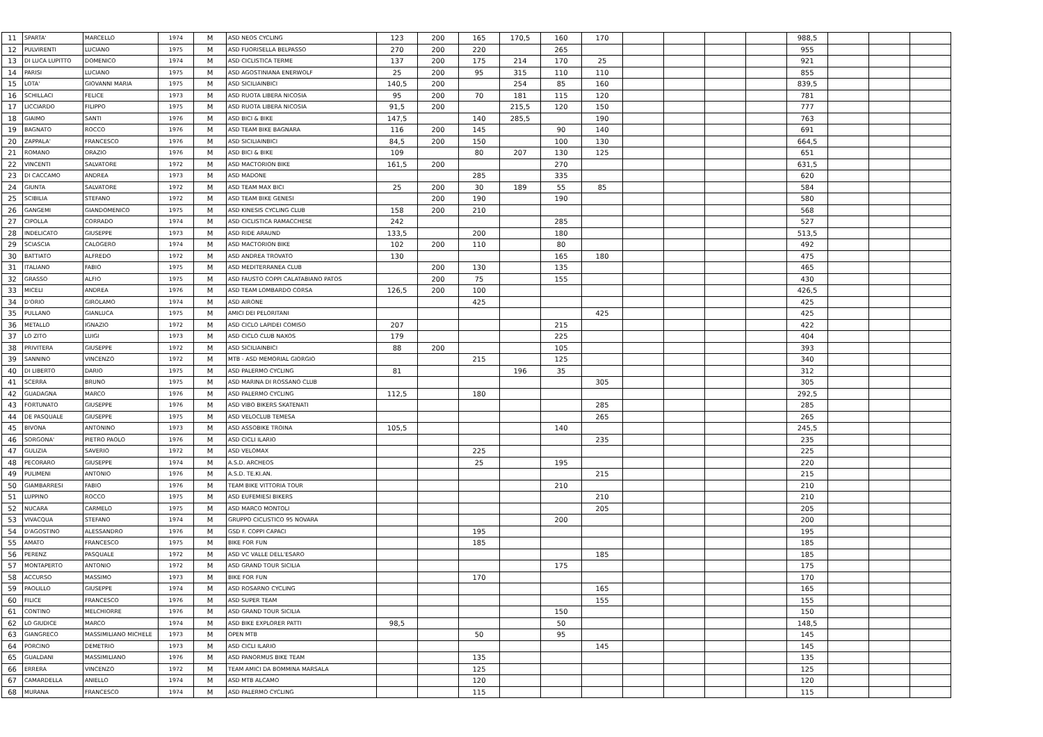| 11 | SPARTA' | MARCELLO | 1974 | M | ASD NEOS CYCLING | 123 | 200 | 165 | 170,5 | 160 | 170 | | | | | 988,5 | | | |
| 12 | PULVIRENTI | LUCIANO | 1975 | M | ASD FUORISELLA BELPASSO | 270 | 200 | 220 | | 265 | | | | | | 955 | | | |
| 13 | DI LUCA LUPITTO | DOMENICO | 1974 | M | ASD CICLISTICA TERME | 137 | 200 | 175 | 214 | 170 | 25 | | | | | 921 | | | |
| 14 | PARISI | LUCIANO | 1975 | M | ASD AGOSTINIANA ENERWOLF | 25 | 200 | 95 | 315 | 110 | 110 | | | | | 855 | | | |
| 15 | LOTA' | GIOVANNI MARIA | 1975 | M | ASD SICILIAINBICI | 140,5 | 200 | | 254 | 85 | 160 | | | | | 839,5 | | | |
| 16 | SCHILLACI | FELICE | 1973 | M | ASD RUOTA LIBERA NICOSIA | 95 | 200 | 70 | 181 | 115 | 120 | | | | | 781 | | | |
| 17 | LICCIARDO | FILIPPO | 1975 | M | ASD RUOTA LIBERA NICOSIA | 91,5 | 200 | | 215,5 | 120 | 150 | | | | | 777 | | | |
| 18 | GIAIMO | SANTI | 1976 | M | ASD BICI & BIKE | 147,5 | | 140 | 285,5 | | 190 | | | | | 763 | | | |
| 19 | BAGNATO | ROCCO | 1976 | M | ASD TEAM BIKE BAGNARA | 116 | 200 | 145 | | 90 | 140 | | | | | 691 | | | |
| 20 | ZAPPALA' | FRANCESCO | 1976 | M | ASD SICILIAINBICI | 84,5 | 200 | 150 | | 100 | 130 | | | | | 664,5 | | | |
| 21 | ROMANO | ORAZIO | 1976 | M | ASD BICI & BIKE | 109 | | 80 | 207 | 130 | 125 | | | | | 651 | | | |
| 22 | VINCENTI | SALVATORE | 1972 | M | ASD MACTORION BIKE | 161,5 | 200 | | | 270 | | | | | | 631,5 | | | |
| 23 | DI CACCAMO | ANDREA | 1973 | M | ASD MADONE | | | 285 | | 335 | | | | | | 620 | | | |
| 24 | GIUNTA | SALVATORE | 1972 | M | ASD TEAM MAX BICI | 25 | 200 | 30 | 189 | 55 | 85 | | | | | 584 | | | |
| 25 | SCIBILIA | STEFANO | 1972 | M | ASD TEAM BIKE GENESI | | 200 | 190 | | 190 | | | | | | 580 | | | |
| 26 | GANGEMI | GIANDOMENICO | 1975 | M | ASD KINESIS CYCLING CLUB | 158 | 200 | 210 | | | | | | | | 568 | | | |
| 27 | CIPOLLA | CORRADO | 1974 | M | ASD CICLISTICA RAMACCHESE | 242 | | | | 285 | | | | | | 527 | | | |
| 28 | INDELICATO | GIUSEPPE | 1973 | M | ASD RIDE ARAUND | 133,5 | | 200 | | 180 | | | | | | 513,5 | | | |
| 29 | SCIASCIA | CALOGERO | 1974 | M | ASD MACTORION BIKE | 102 | 200 | 110 | | 80 | | | | | | 492 | | | |
| 30 | BATTIATO | ALFREDO | 1972 | M | ASD ANDREA TROVATO | 130 | | | | 165 | 180 | | | | | 475 | | | |
| 31 | ITALIANO | FABIO | 1975 | M | ASD MEDITERRANEA CLUB | | 200 | 130 | | 135 | | | | | | 465 | | | |
| 32 | GRASSO | ALFIO | 1975 | M | ASD FAUSTO COPPI CALATABIANO PATOS | | 200 | 75 | | 155 | | | | | | 430 | | | |
| 33 | MICELI | ANDREA | 1976 | M | ASD TEAM LOMBARDO CORSA | 126,5 | 200 | 100 | | | | | | | | 426,5 | | | |
| 34 | D'ORIO | GIROLAMO | 1974 | M | ASD AIRONE | | | 425 | | | | | | | | 425 | | | |
| 35 | PULLANO | GIANLUCA | 1975 | M | AMICI DEI PELORITANI | | | | | | 425 | | | | | 425 | | | |
| 36 | METALLO | IGNAZIO | 1972 | M | ASD CICLO LAPIDEI COMISO | 207 | | | | 215 | | | | | | 422 | | | |
| 37 | LO ZITO | LUIGI | 1973 | M | ASD CICLO CLUB NAXOS | 179 | | | | 225 | | | | | | 404 | | | |
| 38 | PRIVITERA | GIUSEPPE | 1972 | M | ASD SICILIAINBICI | 88 | 200 | | | 105 | | | | | | 393 | | | |
| 39 | SANNINO | VINCENZO | 1972 | M | MTB - ASD MEMORIAL GIORGIO | | | 215 | | 125 | | | | | | 340 | | | |
| 40 | DI LIBERTO | DARIO | 1975 | M | ASD PALERMO CYCLING | 81 | | | 196 | 35 | | | | | | 312 | | | |
| 41 | SCERRA | BRUNO | 1975 | M | ASD MARINA DI ROSSANO CLUB | | | | | | 305 | | | | | 305 | | | |
| 42 | GUADAGNA | MARCO | 1976 | M | ASD PALERMO CYCLING | 112,5 | | 180 | | | | | | | | 292,5 | | | |
| 43 | FORTUNATO | GIUSEPPE | 1976 | M | ASD VIBO BIKERS SKATENATI | | | | | | 285 | | | | | 285 | | | |
| 44 | DE PASQUALE | GIUSEPPE | 1975 | M | ASD VELOCLUB TEMESA | | | | | | 265 | | | | | 265 | | | |
| 45 | BIVONA | ANTONINO | 1973 | M | ASD ASSOBIKE TROINA | 105,5 | | | | 140 | | | | | | 245,5 | | | |
| 46 | SORGONA' | PIETRO PAOLO | 1976 | M | ASD CICLI ILARIO | | | | | | 235 | | | | | 235 | | | |
| 47 | GULIZIA | SAVERIO | 1972 | M | ASD VELOMAX | | | 225 | | | | | | | | 225 | | | |
| 48 | PECORARO | GIUSEPPE | 1974 | M | A.S.D. ARCHEOS | | | 25 | | 195 | | | | | | 220 | | | |
| 49 | PULIMENI | ANTONIO | 1976 | M | A.S.D. TE.KI.AN. | | | | | | 215 | | | | | 215 | | | |
| 50 | GIAMBARRESI | FABIO | 1976 | M | TEAM BIKE VITTORIA TOUR | | | | | 210 | | | | | | 210 | | | |
| 51 | LUPPINO | ROCCO | 1975 | M | ASD EUFEMIESI BIKERS | | | | | | 210 | | | | | 210 | | | |
| 52 | NUCARA | CARMELO | 1975 | M | ASD MARCO MONTOLI | | | | | | 205 | | | | | 205 | | | |
| 53 | VIVACQUA | STEFANO | 1974 | M | GRUPPO CICLISTICO 95 NOVARA | | | | | 200 | | | | | | 200 | | | |
| 54 | D'AGOSTINO | ALESSANDRO | 1976 | M | GSD F. COPPI CAPACI | | | 195 | | | | | | | | 195 | | | |
| 55 | AMATO | FRANCESCO | 1975 | M | BIKE FOR FUN | | | 185 | | | | | | | | 185 | | | |
| 56 | PERENZ | PASQUALE | 1972 | M | ASD VC VALLE DELL'ESARO | | | | | | 185 | | | | | 185 | | | |
| 57 | MONTAPERTO | ANTONIO | 1972 | M | ASD GRAND TOUR SICILIA | | | | | 175 | | | | | | 175 | | | |
| 58 | ACCURSO | MASSIMO | 1973 | M | BIKE FOR FUN | | | 170 | | | | | | | | 170 | | | |
| 59 | PAOLILLO | GIUSEPPE | 1974 | M | ASD ROSARNO CYCLING | | | | | | 165 | | | | | 165 | | | |
| 60 | FILICE | FRANCESCO | 1976 | M | ASD SUPER TEAM | | | | | | 155 | | | | | 155 | | | |
| 61 | CONTINO | MELCHIORRE | 1976 | M | ASD GRAND TOUR SICILIA | | | | | 150 | | | | | | 150 | | | |
| 62 | LO GIUDICE | MARCO | 1974 | M | ASD BIKE EXPLORER PATTI | 98,5 | | | | 50 | | | | | | 148,5 | | | |
| 63 | GIANGRECO | MASSIMILIANO MICHELE | 1973 | M | OPEN MTB | | | 50 | | 95 | | | | | | 145 | | | |
| 64 | PORCINO | DEMETRIO | 1973 | M | ASD CICLI ILARIO | | | | | | 145 | | | | | 145 | | | |
| 65 | GUALDANI | MASSIMILIANO | 1976 | M | ASD PANORMUS BIKE TEAM | | | 135 | | | | | | | | 135 | | | |
| 66 | ERRERA | VINCENZO | 1972 | M | TEAM AMICI DA BOMMINA MARSALA | | | 125 | | | | | | | | 125 | | | |
| 67 | CAMARDELLA | ANIELLO | 1974 | M | ASD MTB ALCAMO | | | 120 | | | | | | | | 120 | | | |
| 68 | MURANA | FRANCESCO | 1974 | M | ASD PALERMO CYCLING | | | 115 | | | | | | | | 115 | | | |